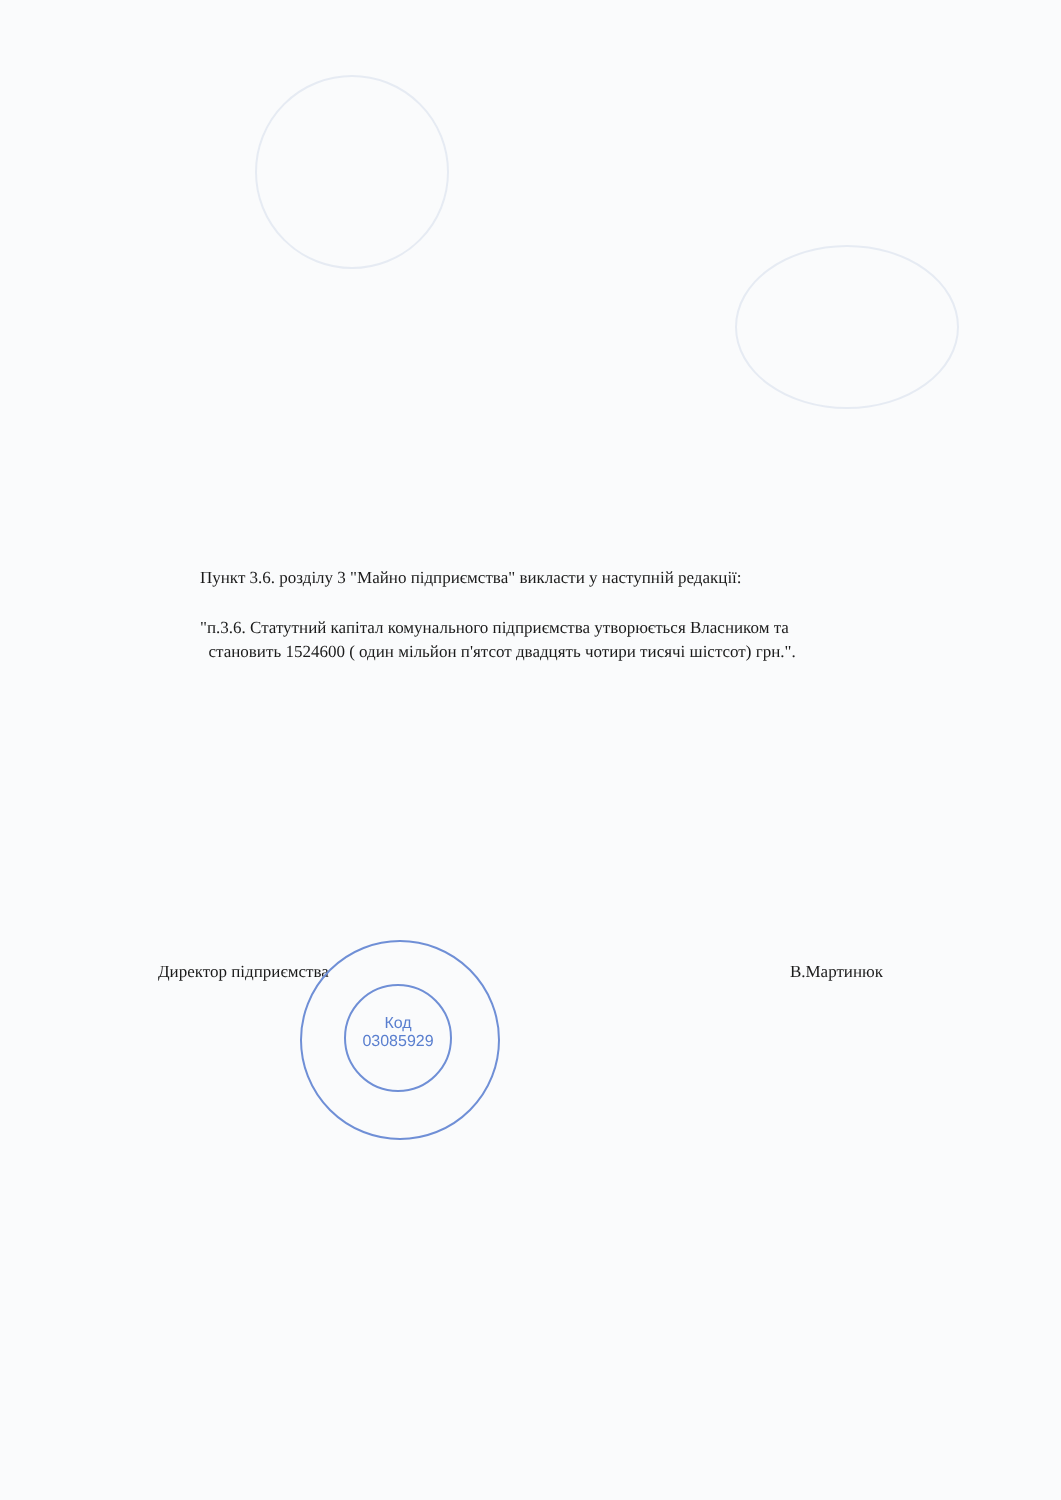Пункт 3.6. розділу 3 "Майно підприємства" викласти у наступній редакції:
"п.3.6. Статутний капітал комунального підприємства утворюється Власником та
становить 1524600 ( один мільйон п'ятсот двадцять чотири тисячі шістсот) грн.".
Директор підприємства В.Мартинюк
Код
03085929